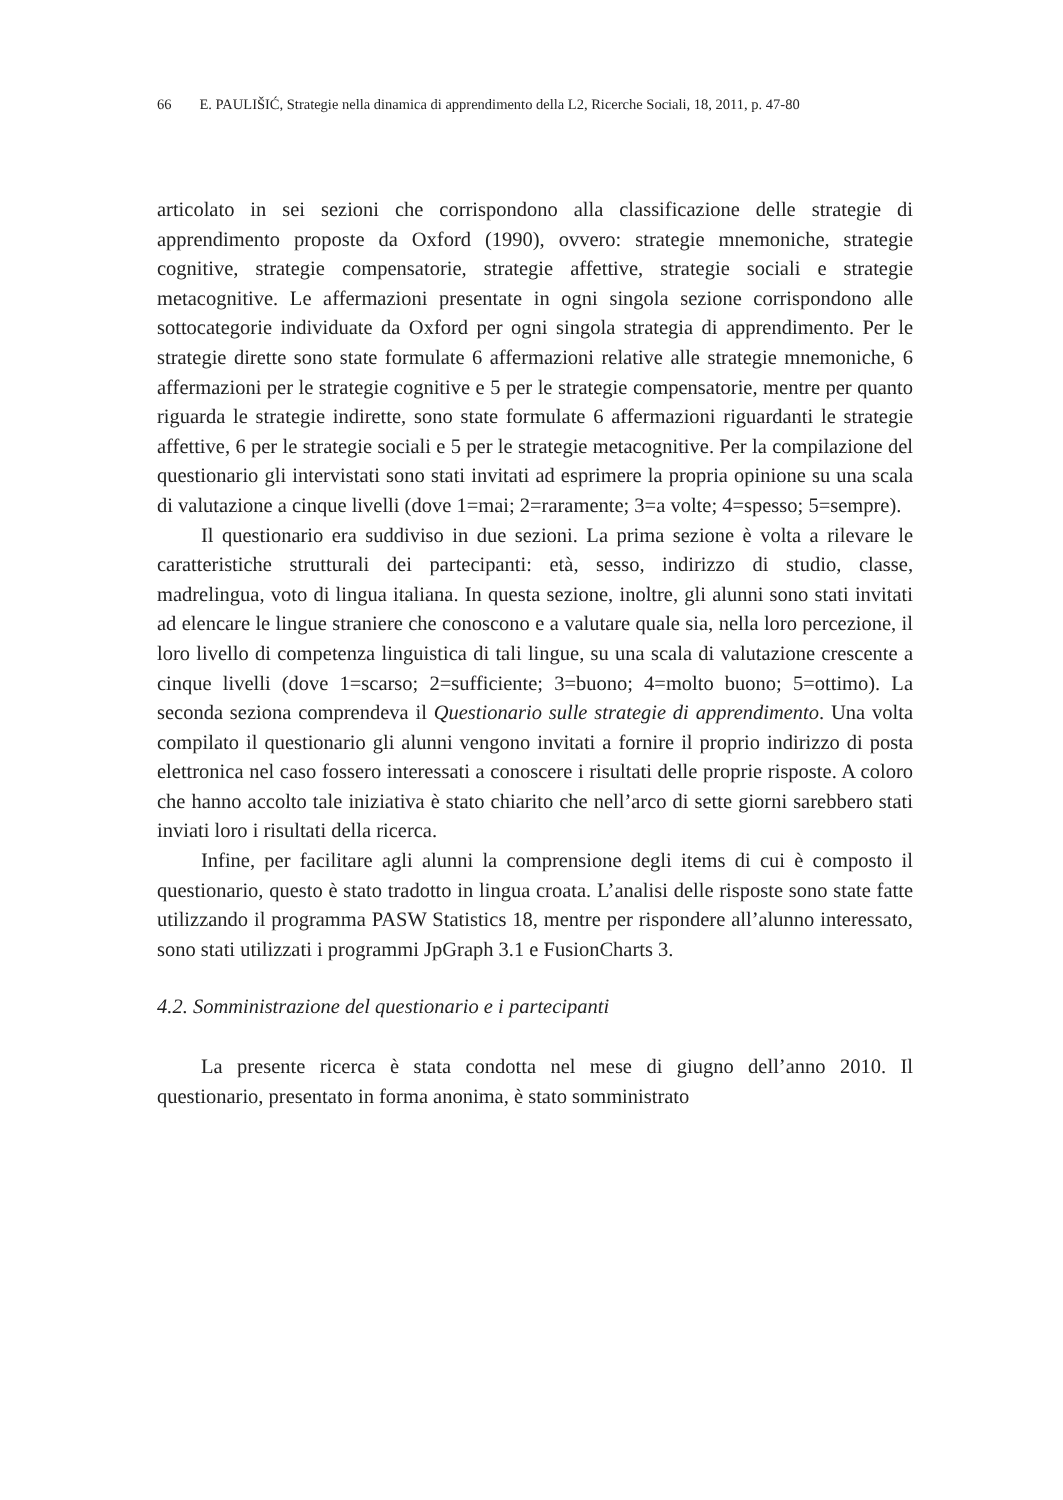66 E. PAULIŠIĆ, Strategie nella dinamica di apprendimento della L2, Ricerche Sociali, 18, 2011, p. 47-80
articolato in sei sezioni che corrispondono alla classificazione delle strategie di apprendimento proposte da Oxford (1990), ovvero: strategie mnemoniche, strategie cognitive, strategie compensatorie, strategie affettive, strategie sociali e strategie metacognitive. Le affermazioni presentate in ogni singola sezione corrispondono alle sottocategorie individuate da Oxford per ogni singola strategia di apprendimento. Per le strategie dirette sono state formulate 6 affermazioni relative alle strategie mnemoniche, 6 affermazioni per le strategie cognitive e 5 per le strategie compensatorie, mentre per quanto riguarda le strategie indirette, sono state formulate 6 affermazioni riguardanti le strategie affettive, 6 per le strategie sociali e 5 per le strategie metacognitive. Per la compilazione del questionario gli intervistati sono stati invitati ad esprimere la propria opinione su una scala di valutazione a cinque livelli (dove 1=mai; 2=raramente; 3=a volte; 4=spesso; 5=sempre).
Il questionario era suddiviso in due sezioni. La prima sezione è volta a rilevare le caratteristiche strutturali dei partecipanti: età, sesso, indirizzo di studio, classe, madrelingua, voto di lingua italiana. In questa sezione, inoltre, gli alunni sono stati invitati ad elencare le lingue straniere che conoscono e a valutare quale sia, nella loro percezione, il loro livello di competenza linguistica di tali lingue, su una scala di valutazione crescente a cinque livelli (dove 1=scarso; 2=sufficiente; 3=buono; 4=molto buono; 5=ottimo). La seconda seziona comprendeva il Questionario sulle strategie di apprendimento. Una volta compilato il questionario gli alunni vengono invitati a fornire il proprio indirizzo di posta elettronica nel caso fossero interessati a conoscere i risultati delle proprie risposte. A coloro che hanno accolto tale iniziativa è stato chiarito che nell’arco di sette giorni sarebbero stati inviati loro i risultati della ricerca.
Infine, per facilitare agli alunni la comprensione degli items di cui è composto il questionario, questo è stato tradotto in lingua croata. L’analisi delle risposte sono state fatte utilizzando il programma PASW Statistics 18, mentre per rispondere all’alunno interessato, sono stati utilizzati i programmi JpGraph 3.1 e FusionCharts 3.
4.2. Somministrazione del questionario e i partecipanti
La presente ricerca è stata condotta nel mese di giugno dell’anno 2010. Il questionario, presentato in forma anonima, è stato somministrato